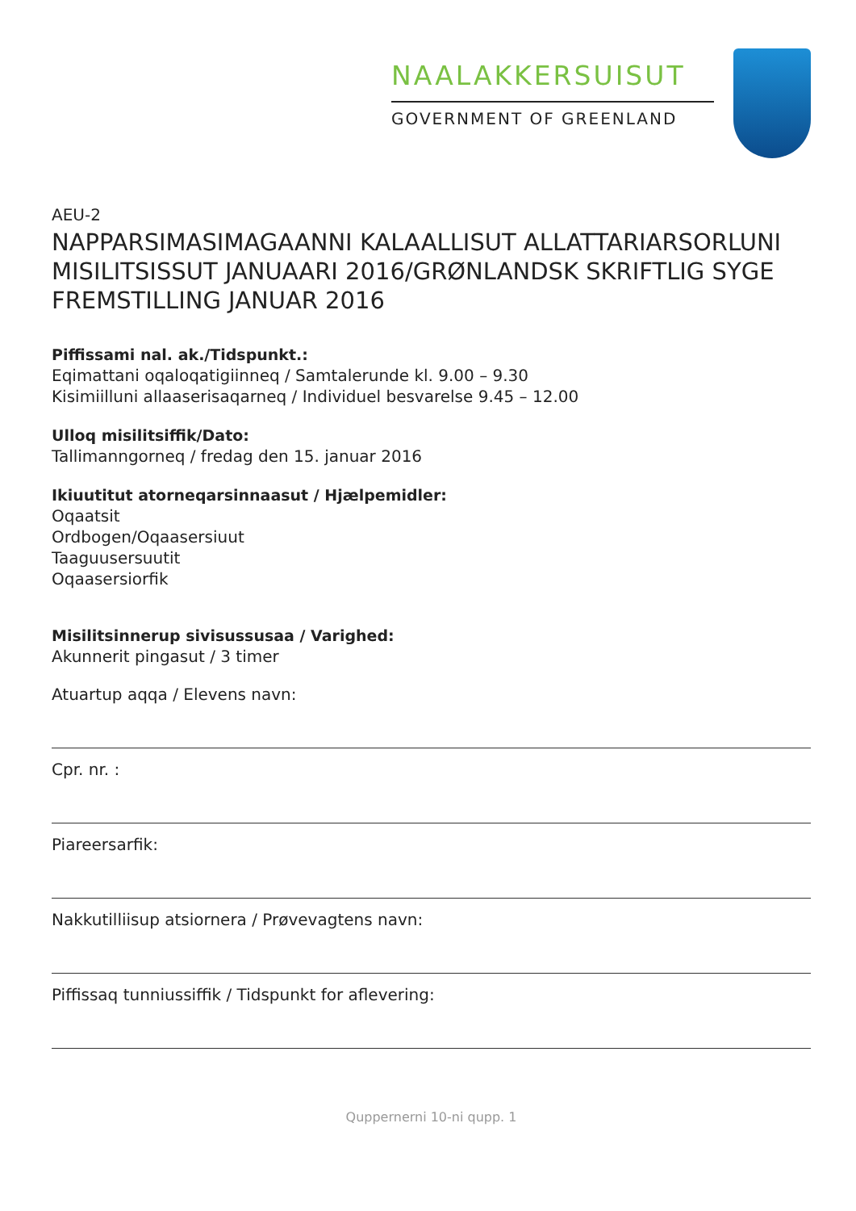NAALAKKERSUISUT
GOVERNMENT OF GREENLAND
AEU-2
NAPPARSIMASIMAGAANNI KALAALLISUT ALLATTARIARSORLUNI MISILITSISSUT JANUAARI 2016/GRØNLANDSK SKRIFTLIG SYGE FREMSTILLING JANUAR 2016
Piffissami nal. ak./Tidspunkt.:
Eqimattani oqaloqatigiinneq / Samtalerunde kl. 9.00 – 9.30
Kisimiilluni allaaserisaqarneq / Individuel besvarelse 9.45 – 12.00
Ulloq misilitsiffik/Dato:
Tallimanngorneq / fredag den 15. januar 2016
Ikiuutitut atorneqarsinnaasut / Hjælpemidler:
Oqaatsit
Ordbogen/Oqaasersiuut
Taaguusersuutit
Oqaasersiorfik
Misilitsinnerup sivisussusaa / Varighed:
Akunnerit pingasut / 3 timer
Atuartup aqqa / Elevens navn:
Cpr. nr. :
Piareersarfik:
Nakkutilliisup atsiornera / Prøvevagtens navn:
Piffissaq tunniussiffik / Tidspunkt for aflevering:
Quppernerni 10-ni qupp. 1